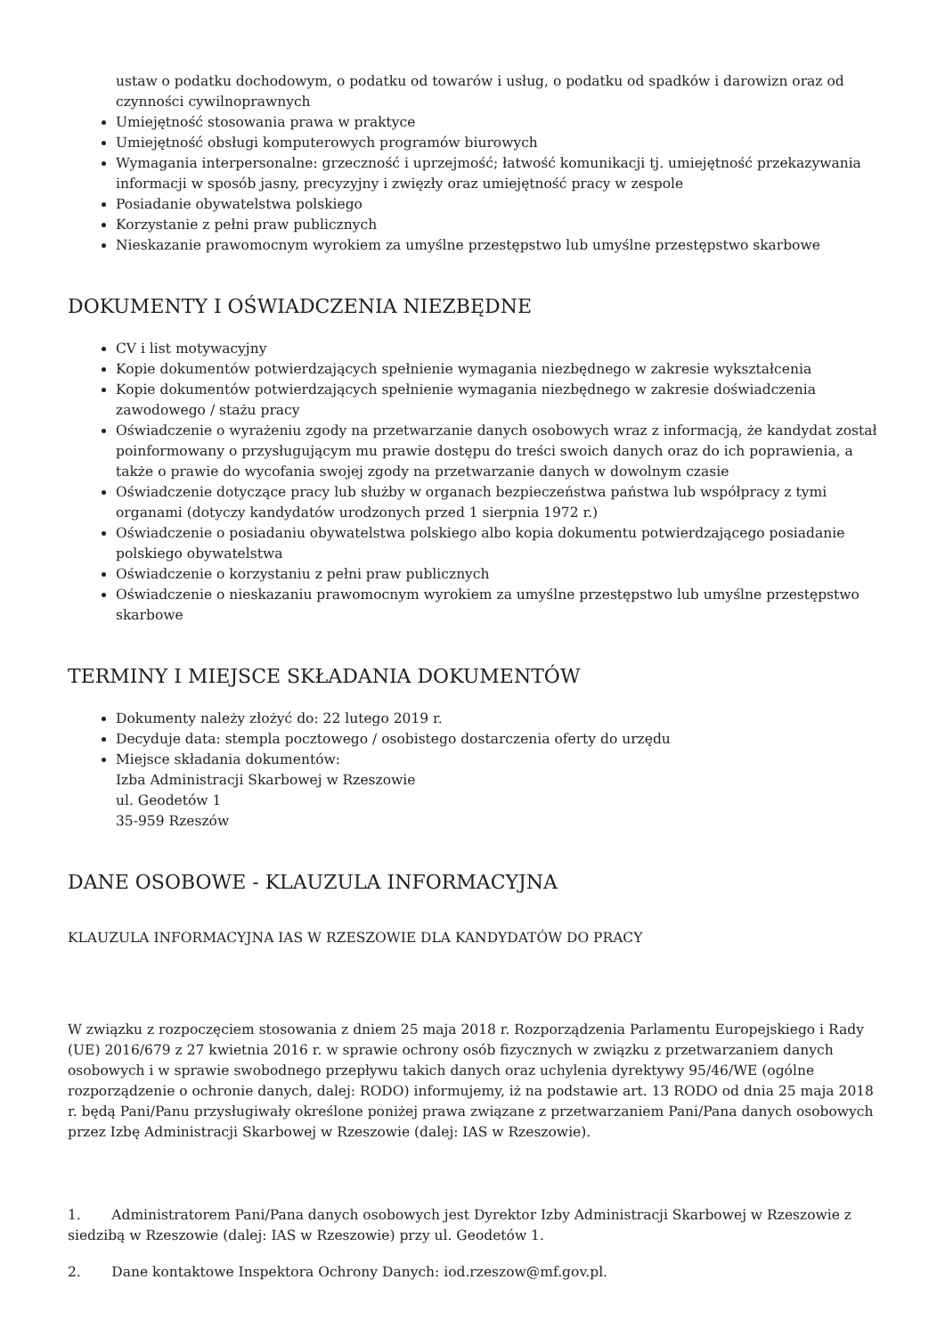ustaw o podatku dochodowym, o podatku od towarów i usług, o podatku od spadków i darowizn oraz od czynności cywilnoprawnych
Umiejętność stosowania prawa w praktyce
Umiejętność obsługi komputerowych programów biurowych
Wymagania interpersonalne: grzeczność i uprzejmość; łatwość komunikacji tj. umiejętność przekazywania informacji w sposób jasny, precyzyjny i zwięzły oraz umiejętność pracy w zespole
Posiadanie obywatelstwa polskiego
Korzystanie z pełni praw publicznych
Nieskazanie prawomocnym wyrokiem za umyślne przestępstwo lub umyślne przestępstwo skarbowe
DOKUMENTY I OŚWIADCZENIA NIEZBĘDNE
CV i list motywacyjny
Kopie dokumentów potwierdzających spełnienie wymagania niezbędnego w zakresie wykształcenia
Kopie dokumentów potwierdzających spełnienie wymagania niezbędnego w zakresie doświadczenia zawodowego / stażu pracy
Oświadczenie o wyrażeniu zgody na przetwarzanie danych osobowych wraz z informacją, że kandydat został poinformowany o przysługującym mu prawie dostępu do treści swoich danych oraz do ich poprawienia, a także o prawie do wycofania swojej zgody na przetwarzanie danych w dowolnym czasie
Oświadczenie dotyczące pracy lub służby w organach bezpieczeństwa państwa lub współpracy z tymi organami (dotyczy kandydatów urodzonych przed 1 sierpnia 1972 r.)
Oświadczenie o posiadaniu obywatelstwa polskiego albo kopia dokumentu potwierdzającego posiadanie polskiego obywatelstwa
Oświadczenie o korzystaniu z pełni praw publicznych
Oświadczenie o nieskazaniu prawomocnym wyrokiem za umyślne przestępstwo lub umyślne przestępstwo skarbowe
TERMINY I MIEJSCE SKŁADANIA DOKUMENTÓW
Dokumenty należy złożyć do: 22 lutego 2019 r.
Decyduje data: stempla pocztowego / osobistego dostarczenia oferty do urzędu
Miejsce składania dokumentów:
Izba Administracji Skarbowej w Rzeszowie
ul. Geodetów 1
35-959 Rzeszów
DANE OSOBOWE - KLAUZULA INFORMACYJNA
KLAUZULA INFORMACYJNA IAS W RZESZOWIE DLA KANDYDATÓW DO PRACY
W związku z rozpoczęciem stosowania z dniem 25 maja 2018 r. Rozporządzenia Parlamentu Europejskiego i Rady (UE) 2016/679 z 27 kwietnia 2016 r. w sprawie ochrony osób fizycznych w związku z przetwarzaniem danych osobowych i w sprawie swobodnego przepływu takich danych oraz uchylenia dyrektywy 95/46/WE (ogólne rozporządzenie o ochronie danych, dalej: RODO) informujemy, iż na podstawie art. 13 RODO od dnia 25 maja 2018 r. będą Pani/Panu przysługiwały określone poniżej prawa związane z przetwarzaniem Pani/Pana danych osobowych przez Izbę Administracji Skarbowej w Rzeszowie (dalej: IAS w Rzeszowie).
1. Administratorem Pani/Pana danych osobowych jest Dyrektor Izby Administracji Skarbowej w Rzeszowie z siedzibą w Rzeszowie (dalej: IAS w Rzeszowie) przy ul. Geodetów 1.
2. Dane kontaktowe Inspektora Ochrony Danych: iod.rzeszow@mf.gov.pl.